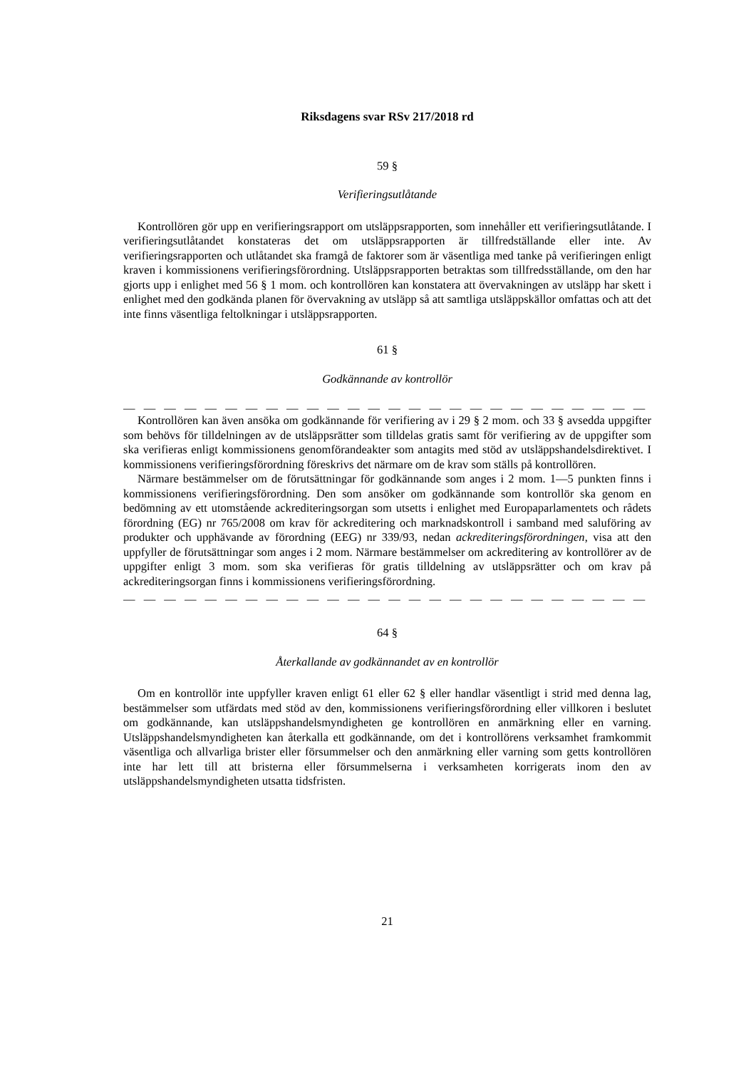Riksdagens svar RSv 217/2018 rd
59 §
Verifieringsutlåtande
Kontrollören gör upp en verifieringsrapport om utsläppsrapporten, som innehåller ett verifieringsutlåtande. I verifieringsutlåtandet konstateras det om utsläppsrapporten är tillfredställande eller inte. Av verifieringsrapporten och utlåtandet ska framgå de faktorer som är väsentliga med tanke på verifieringen enligt kraven i kommissionens verifieringsförordning. Utsläppsrapporten betraktas som tillfredsställande, om den har gjorts upp i enlighet med 56 § 1 mom. och kontrollören kan konstatera att övervakningen av utsläpp har skett i enlighet med den godkända planen för övervakning av utsläpp så att samtliga utsläppskällor omfattas och att det inte finns väsentliga feltolkningar i utsläppsrapporten.
61 §
Godkännande av kontrollör
— — — — — — — — — — — — — — — — — — — — — — — — — —
Kontrollören kan även ansöka om godkännande för verifiering av i 29 § 2 mom. och 33 § avsedda uppgifter som behövs för tilldelningen av de utsläppsrätter som tilldelas gratis samt för verifiering av de uppgifter som ska verifieras enligt kommissionens genomförandeakter som antagits med stöd av utsläppshandelsdirektivet. I kommissionens verifieringsförordning föreskrivs det närmare om de krav som ställs på kontrollören.
Närmare bestämmelser om de förutsättningar för godkännande som anges i 2 mom. 1—5 punkten finns i kommissionens verifieringsförordning. Den som ansöker om godkännande som kontrollör ska genom en bedömning av ett utomstående ackrediteringsorgan som utsetts i enlighet med Europaparlamentets och rådets förordning (EG) nr 765/2008 om krav för ackreditering och marknadskontroll i samband med saluföring av produkter och upphävande av förordning (EEG) nr 339/93, nedan ackrediteringsförordningen, visa att den uppfyller de förutsättningar som anges i 2 mom. Närmare bestämmelser om ackreditering av kontrollörer av de uppgifter enligt 3 mom. som ska verifieras för gratis tilldelning av utsläppsrätter och om krav på ackrediteringsorgan finns i kommissionens verifieringsförordning.
— — — — — — — — — — — — — — — — — — — — — — — — — —
64 §
Återkallande av godkännandet av en kontrollör
Om en kontrollör inte uppfyller kraven enligt 61 eller 62 § eller handlar väsentligt i strid med denna lag, bestämmelser som utfärdats med stöd av den, kommissionens verifieringsförordning eller villkoren i beslutet om godkännande, kan utsläppshandelsmyndigheten ge kontrollören en anmärkning eller en varning. Utsläppshandelsmyndigheten kan återkalla ett godkännande, om det i kontrollörens verksamhet framkommit väsentliga och allvarliga brister eller försummelser och den anmärkning eller varning som getts kontrollören inte har lett till att bristerna eller försummelserna i verksamheten korrigerats inom den av utsläppshandelsmyndigheten utsatta tidsfristen.
21